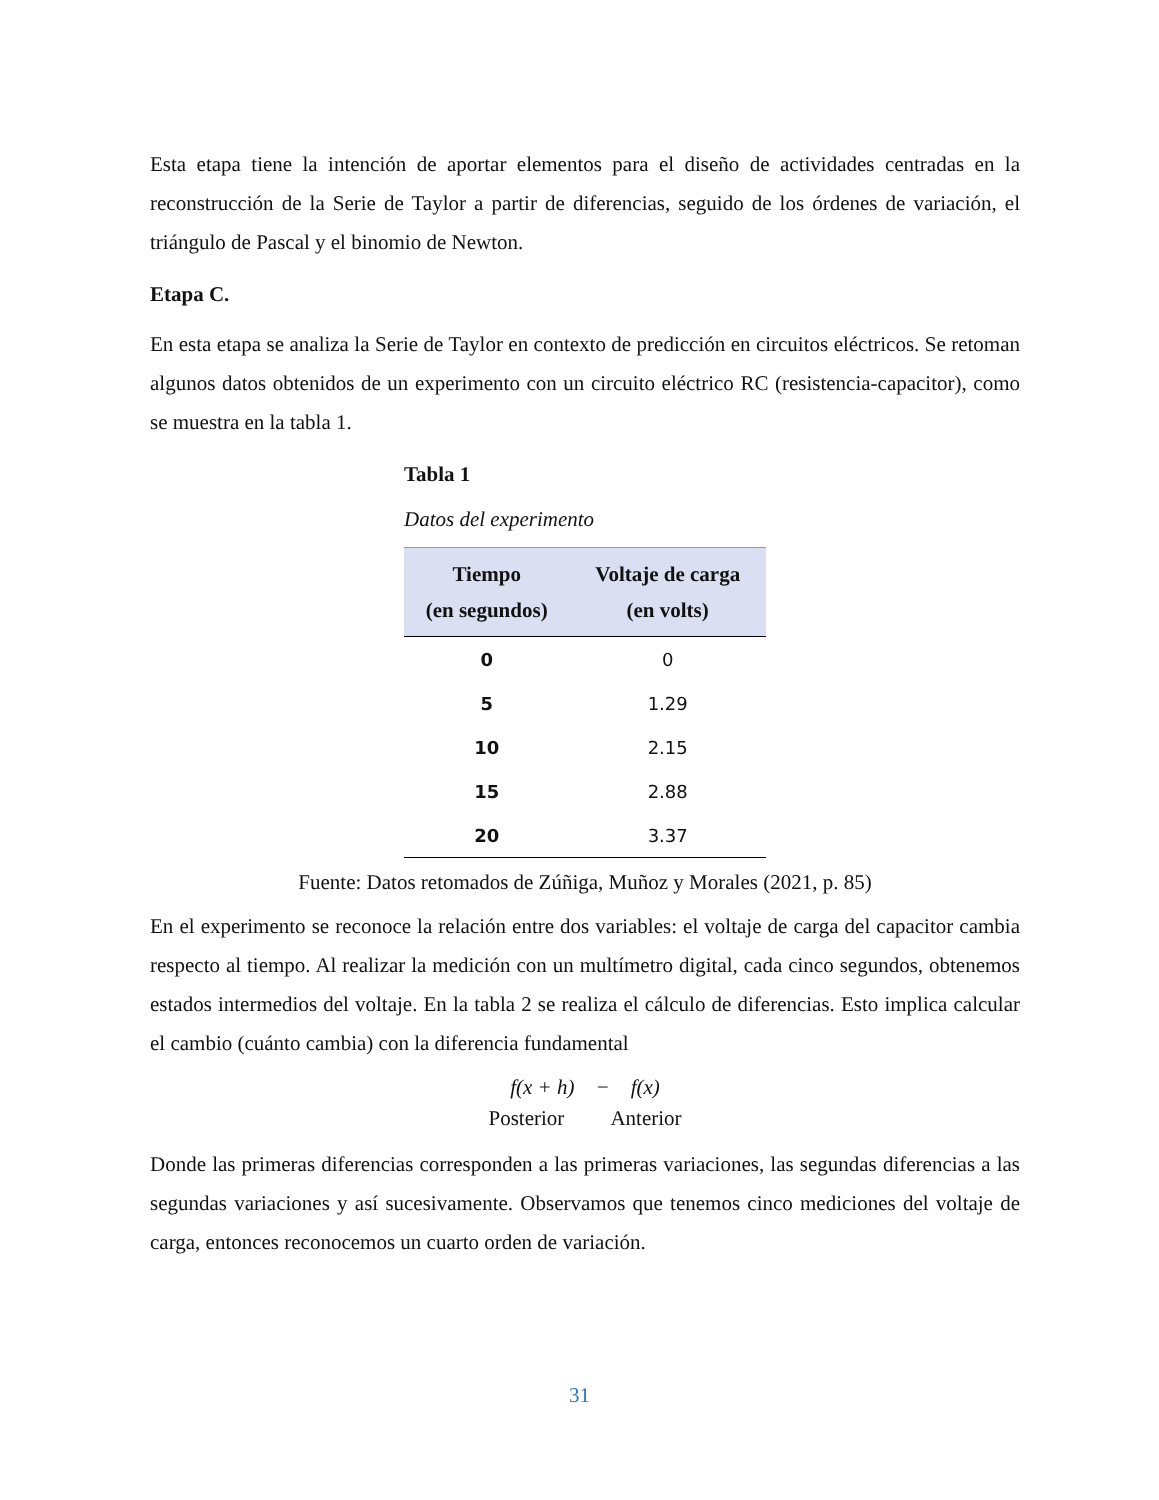Esta etapa tiene la intención de aportar elementos para el diseño de actividades centradas en la reconstrucción de la Serie de Taylor a partir de diferencias, seguido de los órdenes de variación, el triángulo de Pascal y el binomio de Newton.
Etapa C.
En esta etapa se analiza la Serie de Taylor en contexto de predicción en circuitos eléctricos. Se retoman algunos datos obtenidos de un experimento con un circuito eléctrico RC (resistencia-capacitor), como se muestra en la tabla 1.
Tabla 1
Datos del experimento
| Tiempo (en segundos) | Voltaje de carga (en volts) |
| --- | --- |
| 0 | 0 |
| 5 | 1.29 |
| 10 | 2.15 |
| 15 | 2.88 |
| 20 | 3.37 |
Fuente: Datos retomados de Zúñiga, Muñoz y Morales (2021, p. 85)
En el experimento se reconoce la relación entre dos variables: el voltaje de carga del capacitor cambia respecto al tiempo. Al realizar la medición con un multímetro digital, cada cinco segundos, obtenemos estados intermedios del voltaje. En la tabla 2 se realiza el cálculo de diferencias. Esto implica calcular el cambio (cuánto cambia) con la diferencia fundamental
f(x + h) − f(x)
Posterior Anterior
Donde las primeras diferencias corresponden a las primeras variaciones, las segundas diferencias a las segundas variaciones y así sucesivamente. Observamos que tenemos cinco mediciones del voltaje de carga, entonces reconocemos un cuarto orden de variación.
31